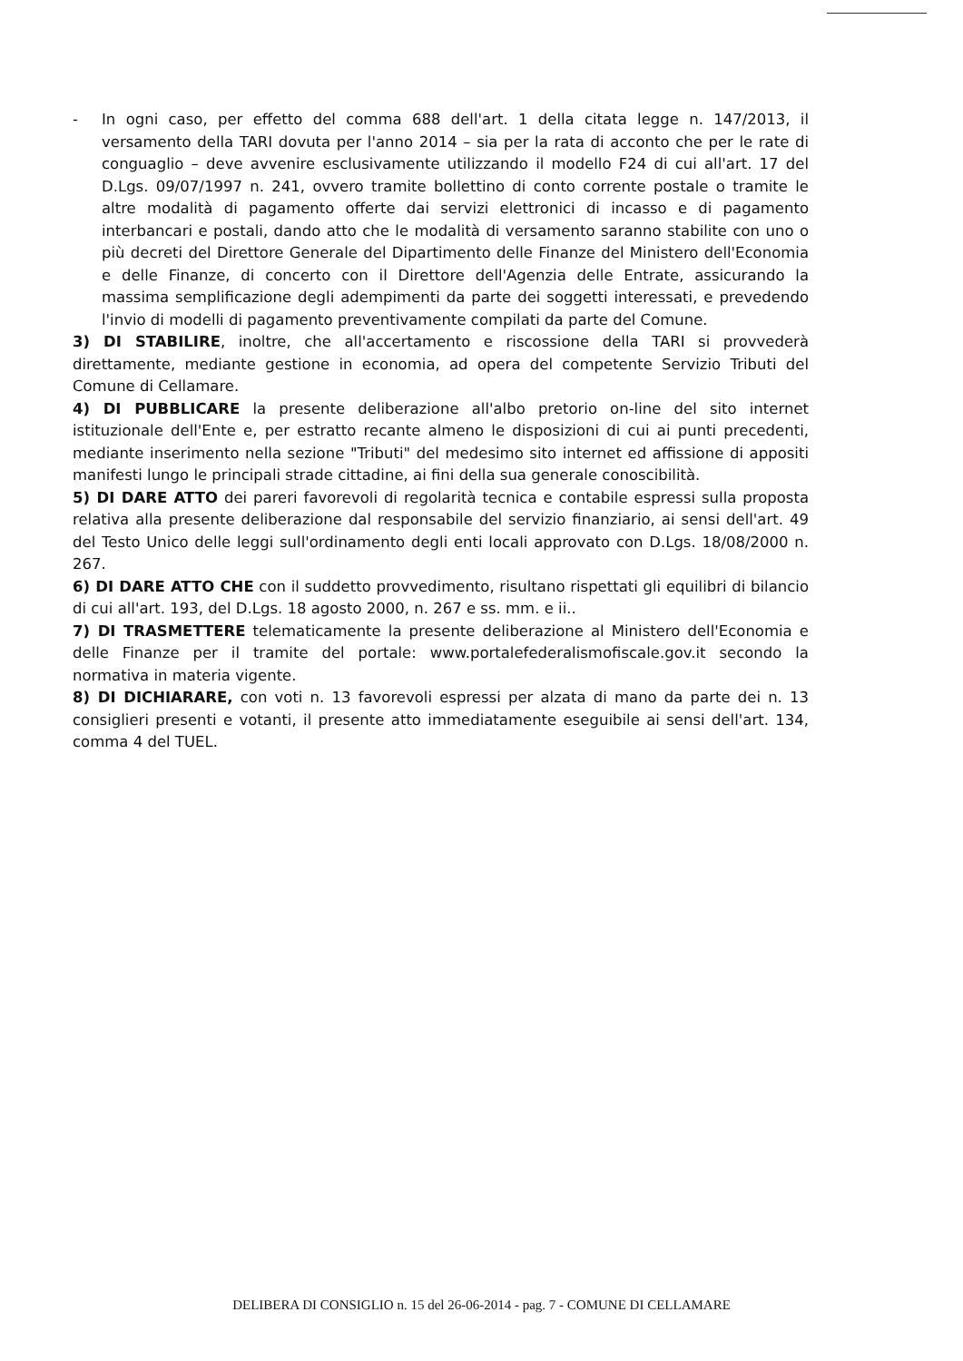- In ogni caso, per effetto del comma 688 dell'art. 1 della citata legge n. 147/2013, il versamento della TARI dovuta per l'anno 2014 – sia per la rata di acconto che per le rate di conguaglio – deve avvenire esclusivamente utilizzando il modello F24 di cui all'art. 17 del D.Lgs. 09/07/1997 n. 241, ovvero tramite bollettino di conto corrente postale o tramite le altre modalità di pagamento offerte dai servizi elettronici di incasso e di pagamento interbancari e postali, dando atto che le modalità di versamento saranno stabilite con uno o più decreti del Direttore Generale del Dipartimento delle Finanze del Ministero dell'Economia e delle Finanze, di concerto con il Direttore dell'Agenzia delle Entrate, assicurando la massima semplificazione degli adempimenti da parte dei soggetti interessati, e prevedendo l'invio di modelli di pagamento preventivamente compilati da parte del Comune.
3) DI STABILIRE, inoltre, che all'accertamento e riscossione della TARI si provvederà direttamente, mediante gestione in economia, ad opera del competente Servizio Tributi del Comune di Cellamare.
4) DI PUBBLICARE la presente deliberazione all'albo pretorio on-line del sito internet istituzionale dell'Ente e, per estratto recante almeno le disposizioni di cui ai punti precedenti, mediante inserimento nella sezione "Tributi" del medesimo sito internet ed affissione di appositi manifesti lungo le principali strade cittadine, ai fini della sua generale conoscibilità.
5) DI DARE ATTO dei pareri favorevoli di regolarità tecnica e contabile espressi sulla proposta relativa alla presente deliberazione dal responsabile del servizio finanziario, ai sensi dell'art. 49 del Testo Unico delle leggi sull'ordinamento degli enti locali approvato con D.Lgs. 18/08/2000 n. 267.
6) DI DARE ATTO CHE con il suddetto provvedimento, risultano rispettati gli equilibri di bilancio di cui all'art. 193, del D.Lgs. 18 agosto 2000, n. 267 e ss. mm. e ii..
7) DI TRASMETTERE telematicamente la presente deliberazione al Ministero dell'Economia e delle Finanze per il tramite del portale: www.portalefederalismofiscale.gov.it secondo la normativa in materia vigente.
8) DI DICHIARARE, con voti n. 13 favorevoli espressi per alzata di mano da parte dei n. 13 consiglieri presenti e votanti, il presente atto immediatamente eseguibile ai sensi dell'art. 134, comma 4 del TUEL.
DELIBERA DI CONSIGLIO n. 15 del 26-06-2014 - pag. 7 - COMUNE DI CELLAMARE